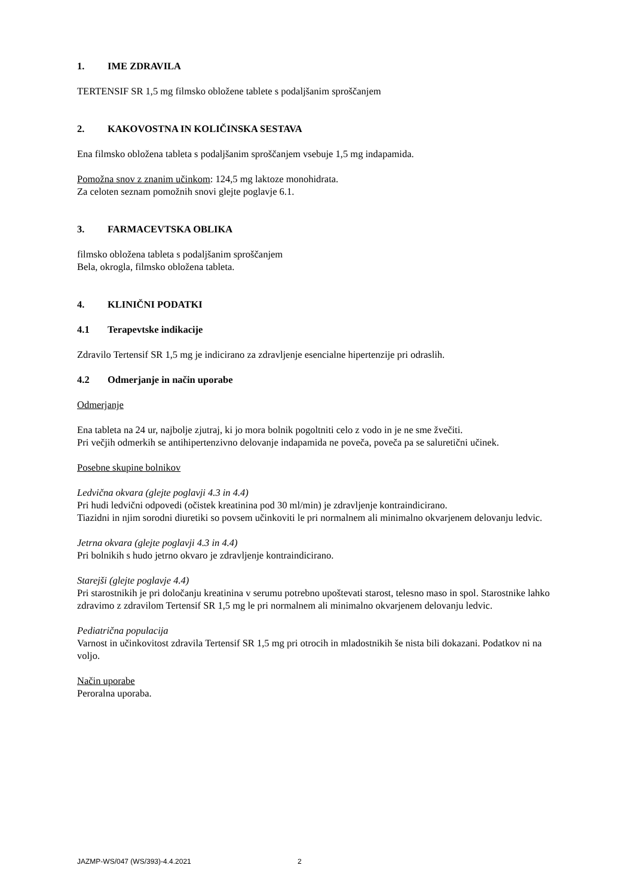1. IME ZDRAVILA
TERTENSIF SR 1,5 mg filmsko obložene tablete s podaljšanim sproščanjem
2. KAKOVOSTNA IN KOLIČINSKA SESTAVA
Ena filmsko obložena tableta s podaljšanim sproščanjem vsebuje 1,5 mg indapamida.
Pomožna snov z znanim učinkom: 124,5 mg laktoze monohidrata.
Za celoten seznam pomožnih snovi glejte poglavje 6.1.
3. FARMACEVTSKA OBLIKA
filmsko obložena tableta s podaljšanim sproščanjem
Bela, okrogla, filmsko obložena tableta.
4. KLINIČNI PODATKI
4.1 Terapevtske indikacije
Zdravilo Tertensif SR 1,5 mg je indicirano za zdravljenje esencialne hipertenzije pri odraslih.
4.2 Odmerjanje in način uporabe
Odmerjanje
Ena tableta na 24 ur, najbolje zjutraj, ki jo mora bolnik pogoltniti celo z vodo in je ne sme žvečiti.
Pri večjih odmerkih se antihipertenzivno delovanje indapamida ne poveča, poveča pa se saluretični učinek.
Posebne skupine bolnikov
Ledvična okvara (glejte poglavji 4.3 in 4.4)
Pri hudi ledvični odpovedi (očistek kreatinina pod 30 ml/min) je zdravljenje kontraindicirano.
Tiazidni in njim sorodni diuretiki so povsem učinkoviti le pri normalnem ali minimalno okvarjenem delovanju ledvic.
Jetrna okvara (glejte poglavji 4.3 in 4.4)
Pri bolnikih s hudo jetrno okvaro je zdravljenje kontraindicirano.
Starejši (glejte poglavje 4.4)
Pri starostnikih je pri določanju kreatinina v serumu potrebno upoštevati starost, telesno maso in spol. Starostnike lahko zdravimo z zdravilom Tertensif SR 1,5 mg le pri normalnem ali minimalno okvarjenem delovanju ledvic.
Pediatrična populacija
Varnost in učinkovitost zdravila Tertensif SR 1,5 mg pri otrocih in mladostnikih še nista bili dokazani. Podatkov ni na voljo.
Način uporabe
Peroralna uporaba.
JAZMP-WS/047 (WS/393)-4.4.2021 2